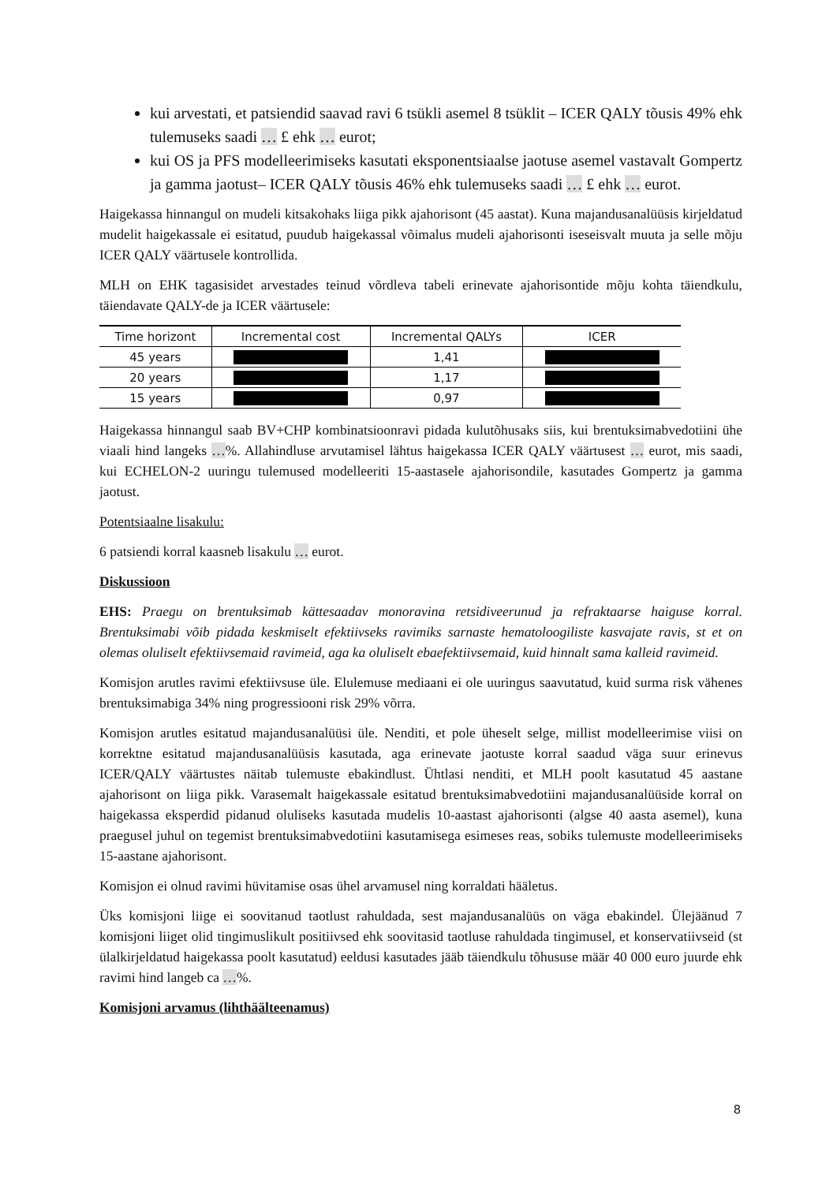kui arvestati, et patsiendid saavad ravi 6 tsükli asemel 8 tsüklit – ICER QALY tõusis 49% ehk tulemuseks saadi … £ ehk … eurot;
kui OS ja PFS modelleerimiseks kasutati eksponentsiaalse jaotuse asemel vastavalt Gompertz ja gamma jaotust– ICER QALY tõusis 46% ehk tulemuseks saadi … £ ehk … eurot.
Haigekassa hinnangul on mudeli kitsakohaks liiga pikk ajahorisont (45 aastat). Kuna majandusanalüüsis kirjeldatud mudelit haigekassale ei esitatud, puudub haigekassal võimalus mudeli ajahorisonti iseseisvalt muuta ja selle mõju ICER QALY väärtusele kontrollida.
MLH on EHK tagasisidet arvestades teinud võrdleva tabeli erinevate ajahorisontide mõju kohta täiendkulu, täiendavate QALY-de ja ICER väärtusele:
| Time horizont | Incremental cost | Incremental QALYs | ICER |
| --- | --- | --- | --- |
| 45 years | | 1,41 | |
| 20 years | | 1,17 | |
| 15 years | | 0,97 | |
Haigekassa hinnangul saab BV+CHP kombinatsioonravi pidada kulutõhusaks siis, kui brentuksimabvedotiini ühe viaali hind langeks …%. Allahindluse arvutamisel lähtus haigekassa ICER QALY väärtusest … eurot, mis saadi, kui ECHELON-2 uuringu tulemused modelleeriti 15-aastasele ajahorisondile, kasutades Gompertz ja gamma jaotust.
Potentsiaalne lisakulu:
6 patsiendi korral kaasneb lisakulu … eurot.
Diskussioon
EHS: Praegu on brentuksimab kättesaadav monoravina retsidiveerunud ja refraktaarse haiguse korral. Brentuksimabi võib pidada keskmiselt efektiivseks ravimiks sarnaste hematoloogiliste kasvajate ravis, st et on olemas oluliselt efektiivsemaid ravimeid, aga ka oluliselt ebaefektiivsemaid, kuid hinnalt sama kalleid ravimeid.
Komisjon arutles ravimi efektiivsuse üle. Elulemuse mediaani ei ole uuringus saavutatud, kuid surma risk vähenes brentuksimabiga 34% ning progressiooni risk 29% võrra.
Komisjon arutles esitatud majandusanalüüsi üle. Nenditi, et pole üheselt selge, millist modelleerimise viisi on korrektne esitatud majandusanalüüsis kasutada, aga erinevate jaotuste korral saadud väga suur erinevus ICER/QALY väärtustes näitab tulemuste ebakindlust. Ühtlasi nenditi, et MLH poolt kasutatud 45 aastane ajahorisont on liiga pikk. Varasemalt haigekassale esitatud brentuksimabvedotiini majandusanalüüside korral on haigekassa eksperdid pidanud oluliseks kasutada mudelis 10-aastast ajahorisonti (algse 40 aasta asemel), kuna praegusel juhul on tegemist brentuksimabvedotiini kasutamisega esimeses reas, sobiks tulemuste modelleerimiseks 15-aastane ajahorisont.
Komisjon ei olnud ravimi hüvitamise osas ühel arvamusel ning korraldati hääletus.
Üks komisjoni liige ei soovitanud taotlust rahuldada, sest majandusanalüüs on väga ebakindel. Ülejäänud 7 komisjoni liiget olid tingimuslikult positiivsed ehk soovitasid taotluse rahuldada tingimusel, et konservatiivseid (st ülalkirjeldatud haigekassa poolt kasutatud) eeldusi kasutades jääb täiendkulu tõhususe määr 40 000 euro juurde ehk ravimi hind langeb ca …%.
Komisjoni arvamus (lihthäälteenamus)
8